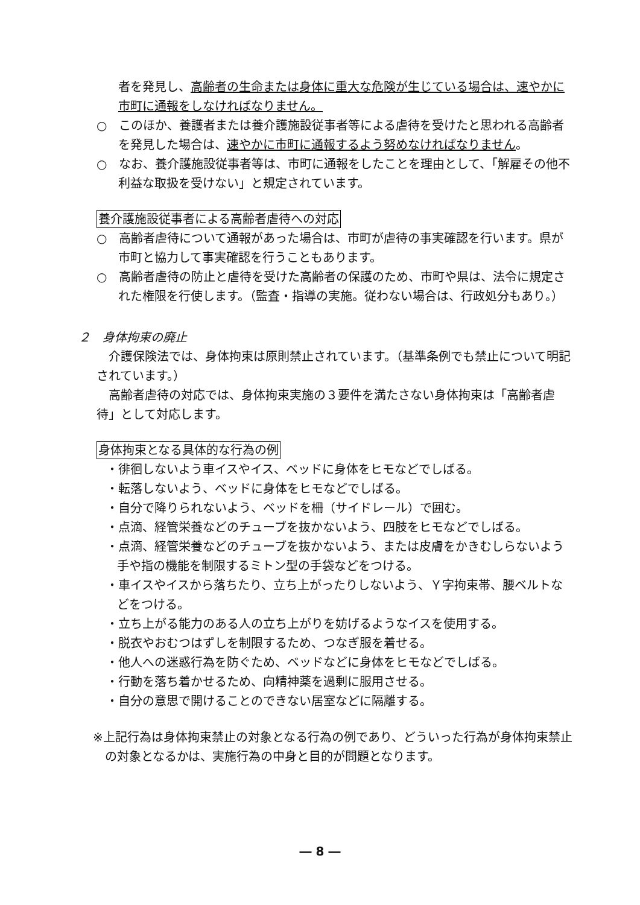者を発見し、高齢者の生命または身体に重大な危険が生じている場合は、速やかに市町に通報をしなければなりません。
○　このほか、養護者または養介護施設従事者等による虐待を受けたと思われる高齢者を発見した場合は、速やかに市町に通報するよう努めなければなりません。
○　なお、養介護施設従事者等は、市町に通報をしたことを理由として、「解雇その他不利益な取扱を受けない」と規定されています。
養介護施設従事者による高齢者虐待への対応
○　高齢者虐待について通報があった場合は、市町が虐待の事実確認を行います。県が市町と協力して事実確認を行うこともあります。
○　高齢者虐待の防止と虐待を受けた高齢者の保護のため、市町や県は、法令に規定された権限を行使します。（監査・指導の実施。従わない場合は、行政処分もあり。）
２　身体拘束の廃止
　介護保険法では、身体拘束は原則禁止されています。（基準条例でも禁止について明記されています。）
　高齢者虐待の対応では、身体拘束実施の３要件を満たさない身体拘束は「高齢者虐待」として対応します。
身体拘束となる具体的な行為の例
・徘徊しないよう車イスやイス、ベッドに身体をヒモなどでしばる。
・転落しないよう、ベッドに身体をヒモなどでしばる。
・自分で降りられないよう、ベッドを柵（サイドレール）で囲む。
・点滴、経管栄養などのチューブを抜かないよう、四肢をヒモなどでしばる。
・点滴、経管栄養などのチューブを抜かないよう、または皮膚をかきむしらないよう手や指の機能を制限するミトン型の手袋などをつける。
・車イスやイスから落ちたり、立ち上がったりしないよう、Ｙ字拘束帯、腰ベルトなどをつける。
・立ち上がる能力のある人の立ち上がりを妨げるようなイスを使用する。
・脱衣やおむつはずしを制限するため、つなぎ服を着せる。
・他人への迷惑行為を防ぐため、ベッドなどに身体をヒモなどでしばる。
・行動を落ち着かせるため、向精神薬を過剰に服用させる。
・自分の意思で開けることのできない居室などに隔離する。
※上記行為は身体拘束禁止の対象となる行為の例であり、どういった行為が身体拘束禁止の対象となるかは、実施行為の中身と目的が問題となります。
― 8 ―